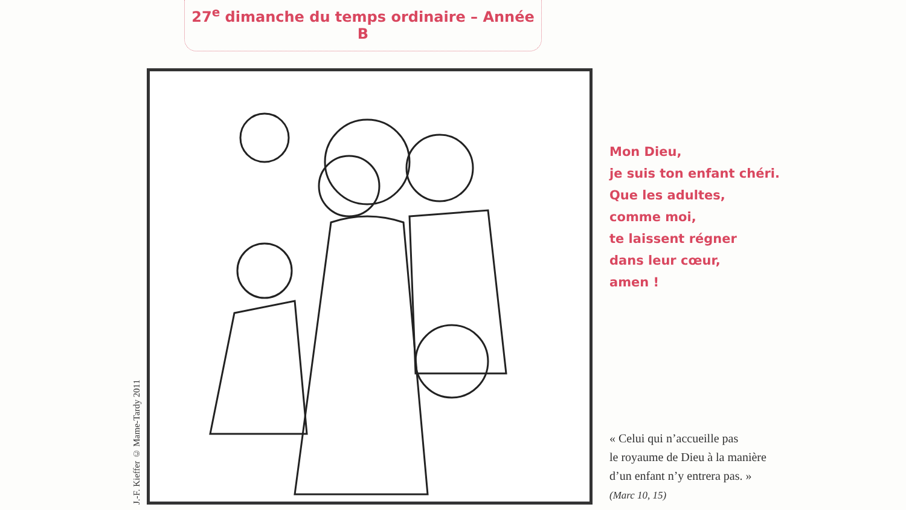27<sup>e</sup> dimanche du temps ordinaire – Année B
J.-F. Kieffer © Mame-Tardy 2011
Mon Dieu,
je suis ton enfant chéri.
Que les adultes,
comme moi,
te laissent régner
dans leur cœur,
amen !
« Celui qui n’accueille pas
le royaume de Dieu à la manière
d’un enfant n’y entrera pas. »
(Marc 10, 15)